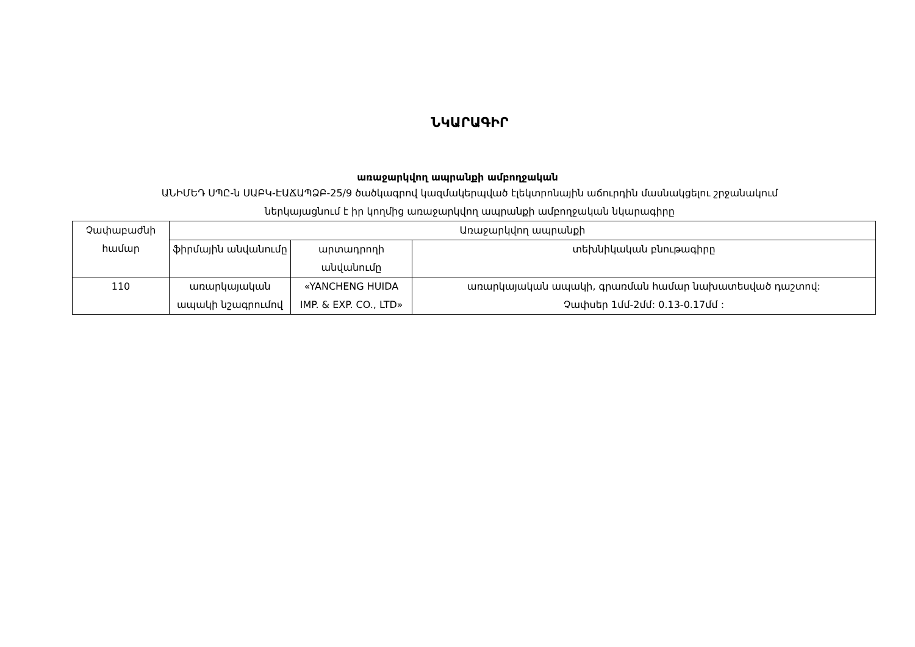ՆԿԱՐԱԳԻՐ
առաջարկվող ապրանքի ամբողջական
ԱՆԻՄԵԴ ՍՊԸ-ն ՍԱԲԿ-ԷԱՃԱՊՁԲ-25/9 ծածկագրով կազմակերպված էլեկտրոնային աճուրդին մասնակցելու շրջանակում
ներկայացնում է իր կողմից առաջարկվող ապրանքի ամբողջական նկարագիրը
| Չափաբաժնի համար | Առաջարկվող ապրանքի | | |
| --- | --- | --- | --- |
| | ֆիրմային անվանումը | արտադրողի անվանումը | տեխնիկական բնութագիրը |
| 110 | առարկայական ապակի նշագրումով | «YANCHENG HUIDA IMP. & EXP. CO., LTD» | առարկայական ապակի, գրառման համար նախատեսված դաշտով: Չափսեր 1մմ-2մմ: 0.13-0.17մմ : |